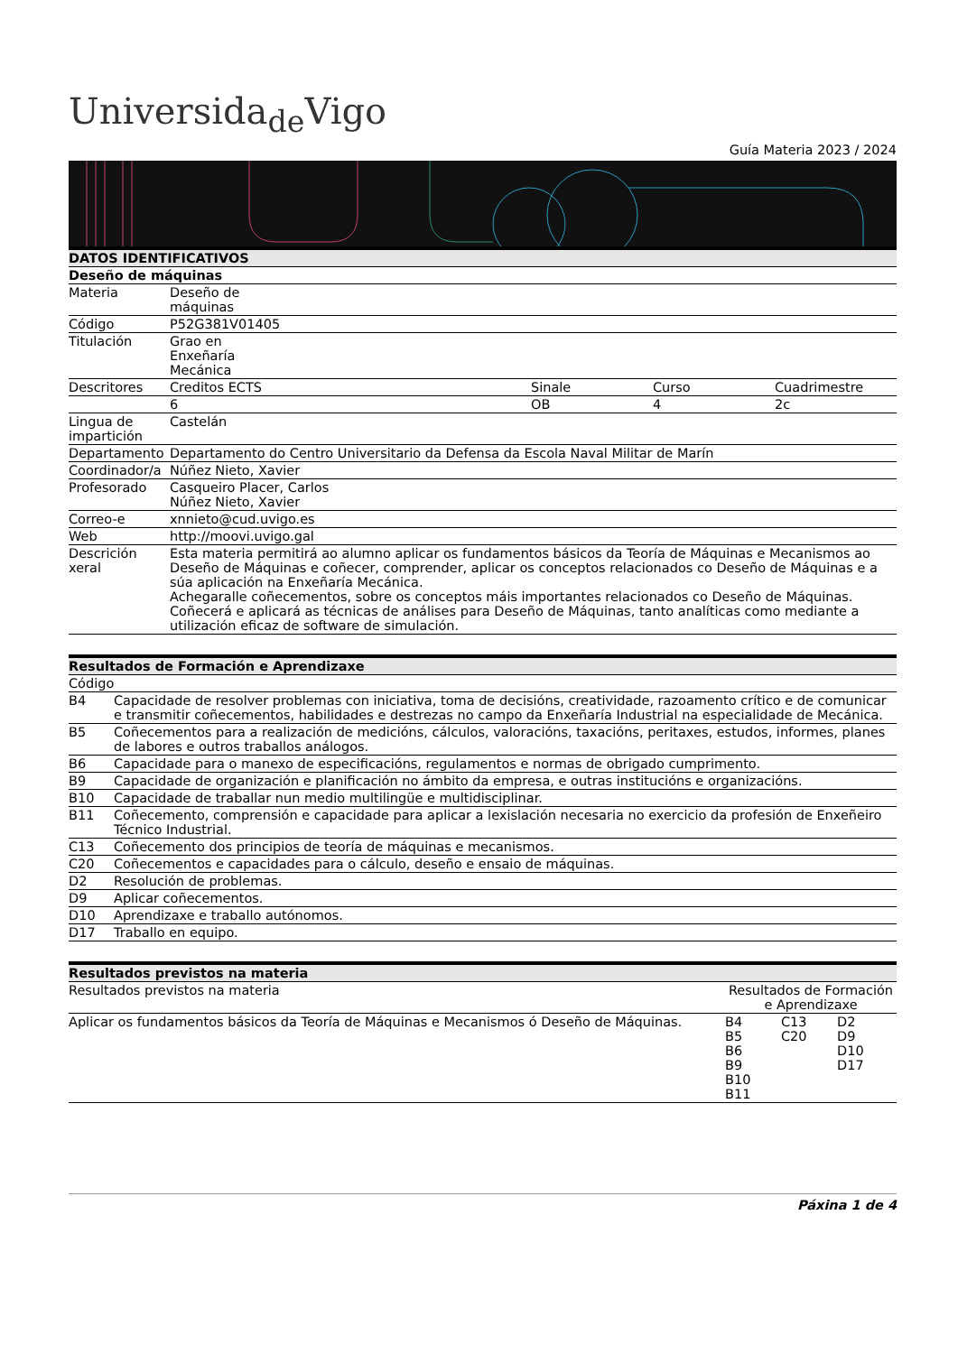Universida<sub>de</sub>Vigo
Guía Materia 2023 / 2024
| DATOS IDENTIFICATIVOS | | | | |
| --- | --- | --- | --- | --- |
| Deseño de máquinas | | | | |
| Materia | Deseño de máquinas | | | |
| Código | P52G381V01405 | | | |
| Titulación | Grao en Enxeñaría Mecánica | | | |
| Descritores | Creditos ECTS | Sinale | Curso | Cuadrimestre |
| | 6 | OB | 4 | 2c |
| Lingua de impartición | Castelán | | | |
| Departamento | Departamento do Centro Universitario da Defensa da Escola Naval Militar de Marín | | | |
| Coordinador/a | Núñez Nieto, Xavier | | | |
| Profesorado | Casqueiro Placer, Carlos Núñez Nieto, Xavier | | | |
| Correo-e | xnnieto@cud.uvigo.es | | | |
| Web | http://moovi.uvigo.gal | | | |
| Descrición xeral | Esta materia permitirá ao alumno aplicar os fundamentos básicos da Teoría de Máquinas e Mecanismos ao Deseño de Máquinas e coñecer, comprender, aplicar os conceptos relacionados co Deseño de Máquinas e a súa aplicación na Enxeñaría Mecánica. Achegaralle coñecementos, sobre os conceptos máis importantes relacionados co Deseño de Máquinas. Coñecerá e aplicará as técnicas de análises para Deseño de Máquinas, tanto analíticas como mediante a utilización eficaz de software de simulación. | | | |
| Resultados de Formación e Aprendizaxe | |
| --- | --- |
| Código | |
| B4 | Capacidade de resolver problemas con iniciativa, toma de decisións, creatividade, razoamento crítico e de comunicar e transmitir coñecementos, habilidades e destrezas no campo da Enxeñaría Industrial na especialidade de Mecánica. |
| B5 | Coñecementos para a realización de medicións, cálculos, valoracións, taxacións, peritaxes, estudos, informes, planes de labores e outros traballos análogos. |
| B6 | Capacidade para o manexo de especificacións, regulamentos e normas de obrigado cumprimento. |
| B9 | Capacidade de organización e planificación no ámbito da empresa, e outras institucións e organizacións. |
| B10 | Capacidade de traballar nun medio multilingüe e multidisciplinar. |
| B11 | Coñecemento, comprensión e capacidade para aplicar a lexislación necesaria no exercicio da profesión de Enxeñeiro Técnico Industrial. |
| C13 | Coñecemento dos principios de teoría de máquinas e mecanismos. |
| C20 | Coñecementos e capacidades para o cálculo, deseño e ensaio de máquinas. |
| D2 | Resolución de problemas. |
| D9 | Aplicar coñecementos. |
| D10 | Aprendizaxe e traballo autónomos. |
| D17 | Traballo en equipo. |
| Resultados previstos na materia | | | |
| --- | --- | --- | --- |
| Resultados previstos na materia | Resultados de Formación e Aprendizaxe | | |
| Aplicar os fundamentos básicos da Teoría de Máquinas e Mecanismos ó Deseño de Máquinas. | B4 B5 B6 B9 B10 B11 | C13 C20 | D2 D9 D10 D17 |
Páxina 1 de 4